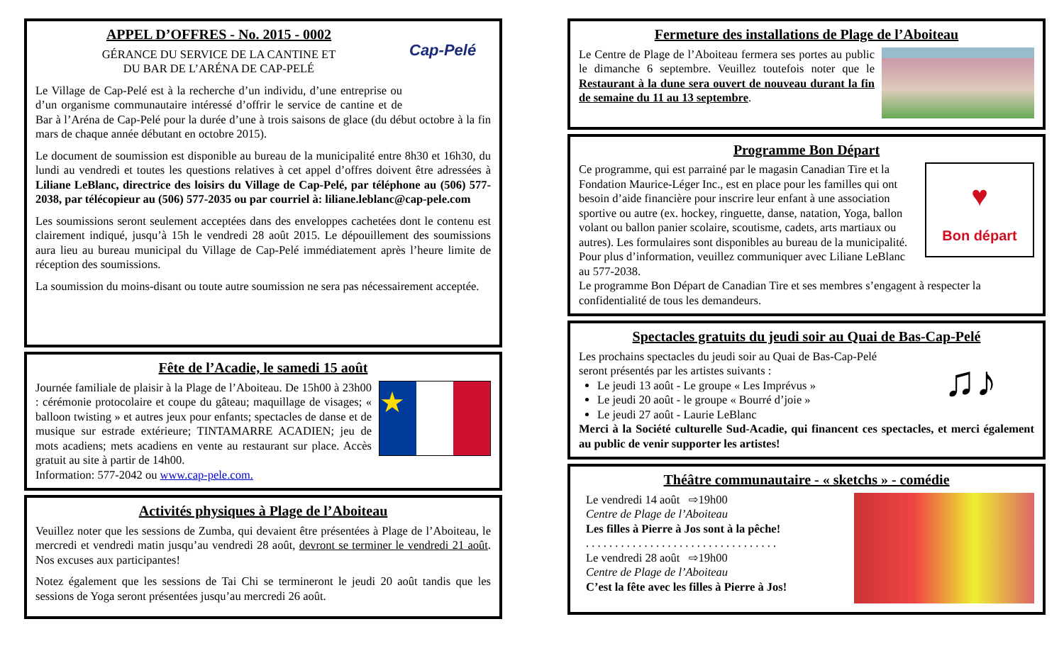Cap-Pelé
APPEL D’OFFRES - No. 2015 - 0002
GÉRANCE DU SERVICE DE LA CANTINE ET
DU BAR DE L’ARÉNA DE CAP-PELÉ
Le Village de Cap-Pelé est à la recherche d’un individu, d’une entreprise ou d’un organisme communautaire intéressé d’offrir le service de cantine et de Bar à l’Aréna de Cap-Pelé pour la durée d’une à trois saisons de glace (du début octobre à la fin mars de chaque année débutant en octobre 2015).
Le document de soumission est disponible au bureau de la municipalité entre 8h30 et 16h30, du lundi au vendredi et toutes les questions relatives à cet appel d’offres doivent être adressées à Liliane LeBlanc, directrice des loisirs du Village de Cap-Pelé, par téléphone au (506) 577-2038, par télécopieur au (506) 577-2035 ou par courriel à: liliane.leblanc@cap-pele.com
Les soumissions seront seulement acceptées dans des enveloppes cachetées dont le contenu est clairement indiqué, jusqu’à 15h le vendredi 28 août 2015. Le dépouillement des soumissions aura lieu au bureau municipal du Village de Cap-Pelé immédiatement après l’heure limite de réception des soumissions.
La soumission du moins-disant ou toute autre soumission ne sera pas nécessairement acceptée.
Fête de l’Acadie, le samedi 15 août
★
Journée familiale de plaisir à la Plage de l’Aboiteau. De 15h00 à 23h00 : cérémonie protocolaire et coupe du gâteau; maquillage de visages; « balloon twisting » et autres jeux pour enfants; spectacles de danse et de musique sur estrade extérieure; TINTAMARRE ACADIEN; jeu de mots acadiens; mets acadiens en vente au restaurant sur place. Accès gratuit au site à partir de 14h00.
Information: 577-2042 ou www.cap-pele.com.
Activités physiques à Plage de l’Aboiteau
Veuillez noter que les sessions de Zumba, qui devaient être présentées à Plage de l’Aboiteau, le mercredi et vendredi matin jusqu’au vendredi 28 août, devront se terminer le vendredi 21 août. Nos excuses aux participantes!
Notez également que les sessions de Tai Chi se termineront le jeudi 20 août tandis que les sessions de Yoga seront présentées jusqu’au mercredi 26 août.
Fermeture des installations de Plage de l’Aboiteau
Le Centre de Plage de l’Aboiteau fermera ses portes au public le dimanche 6 septembre. Veuillez toutefois noter que le Restaurant à la dune sera ouvert de nouveau durant la fin de semaine du 11 au 13 septembre.
Programme Bon Départ
♥
Bon départ
Ce programme, qui est parrainé par le magasin Canadian Tire et la Fondation Maurice-Léger Inc., est en place pour les familles qui ont besoin d’aide financière pour inscrire leur enfant à une association sportive ou autre (ex. hockey, ringuette, danse, natation, Yoga, ballon volant ou ballon panier scolaire, scoutisme, cadets, arts martiaux ou autres). Les formulaires sont disponibles au bureau de la municipalité. Pour plus d’information, veuillez communiquer avec Liliane LeBlanc au 577-2038.
Le programme Bon Départ de Canadian Tire et ses membres s’engagent à respecter la confidentialité de tous les demandeurs.
Spectacles gratuits du jeudi soir au Quai de Bas-Cap-Pelé
♫♪
Les prochains spectacles du jeudi soir au Quai de Bas-Cap-Pelé seront présentés par les artistes suivants :
Le jeudi 13 août - Le groupe « Les Imprévus »
Le jeudi 20 août - le groupe « Bourré d’joie »
Le jeudi 27 août - Laurie LeBlanc
Merci à la Société culturelle Sud-Acadie, qui financent ces spectacles, et merci également au public de venir supporter les artistes!
Théâtre communautaire - « sketchs » - comédie
Le vendredi 14 août ⇨19h00
Centre de Plage de l’Aboiteau
Les filles à Pierre à Jos sont à la pêche!
. . . . . . . . . . . . . . . . . . . . . . . . . . . . . . . . .
Le vendredi 28 août ⇨19h00
Centre de Plage de l’Aboiteau
C’est la fête avec les filles à Pierre à Jos!